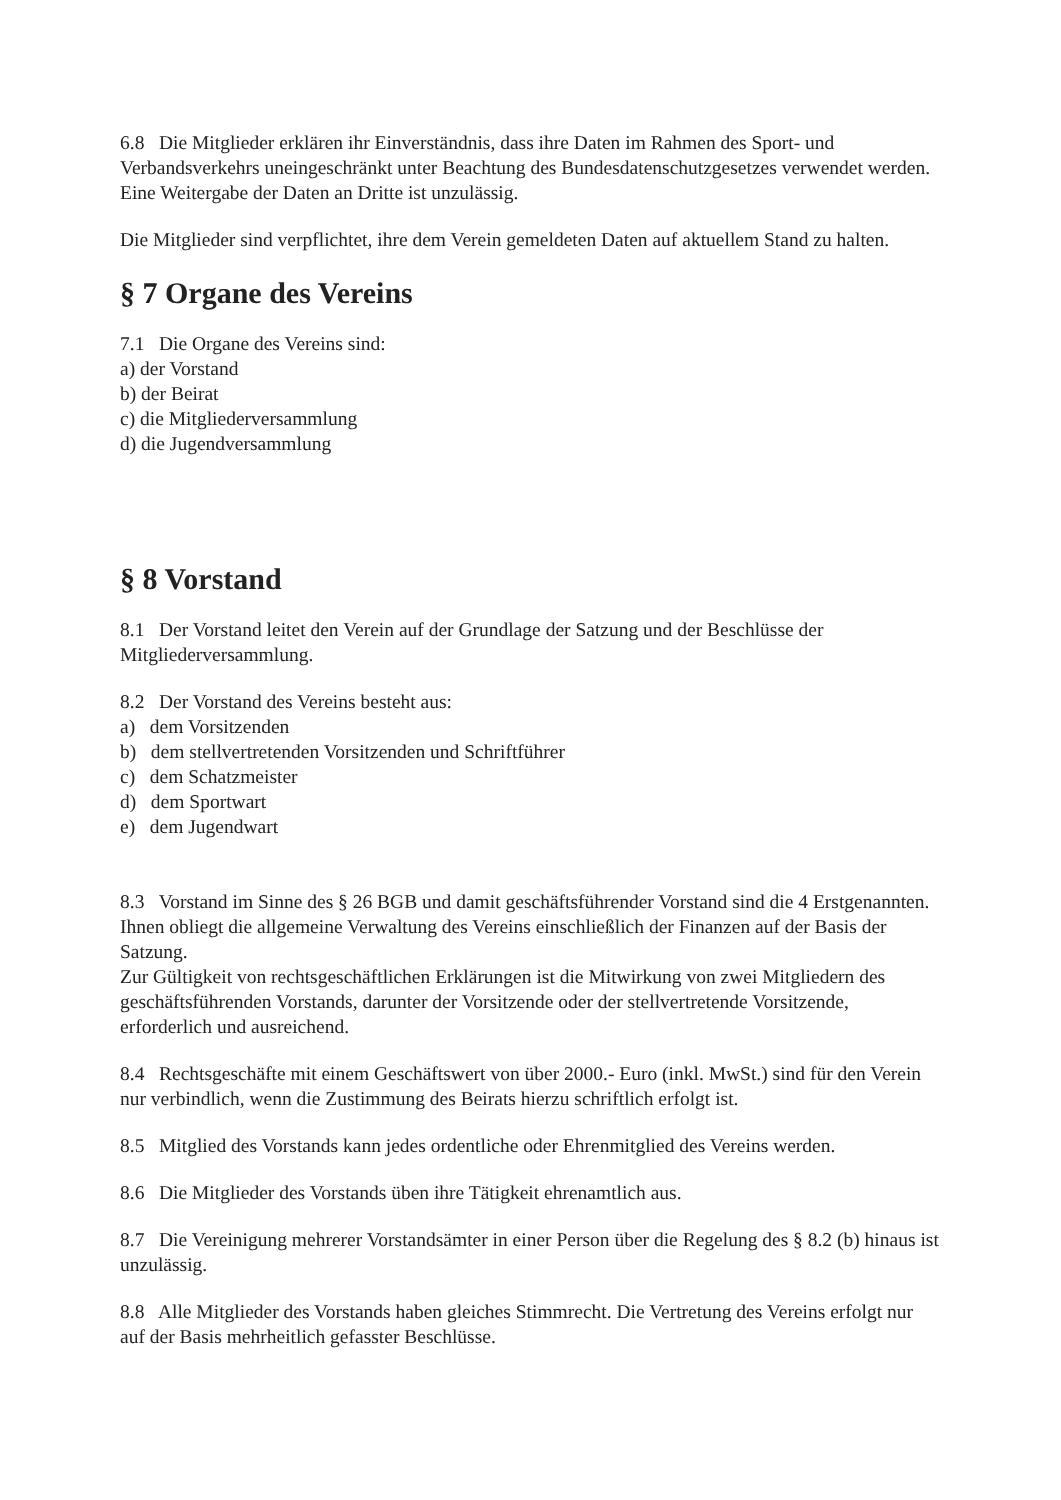6.8 Die Mitglieder erklären ihr Einverständnis, dass ihre Daten im Rahmen des Sport- und Verbandsverkehrs uneingeschränkt unter Beachtung des Bundesdatenschutzgesetzes verwendet werden. Eine Weitergabe der Daten an Dritte ist unzulässig.
Die Mitglieder sind verpflichtet, ihre dem Verein gemeldeten Daten auf aktuellem Stand zu halten.
§ 7 Organe des Vereins
7.1 Die Organe des Vereins sind:
a) der Vorstand
b) der Beirat
c) die Mitgliederversammlung
d) die Jugendversammlung
§ 8 Vorstand
8.1 Der Vorstand leitet den Verein auf der Grundlage der Satzung und der Beschlüsse der Mitgliederversammlung.
8.2 Der Vorstand des Vereins besteht aus:
a) dem Vorsitzenden
b) dem stellvertretenden Vorsitzenden und Schriftführer
c) dem Schatzmeister
d) dem Sportwart
e) dem Jugendwart
8.3 Vorstand im Sinne des § 26 BGB und damit geschäftsführender Vorstand sind die 4 Erstgenannten. Ihnen obliegt die allgemeine Verwaltung des Vereins einschließlich der Finanzen auf der Basis der Satzung.
Zur Gültigkeit von rechtsgeschäftlichen Erklärungen ist die Mitwirkung von zwei Mitgliedern des geschäftsführenden Vorstands, darunter der Vorsitzende oder der stellvertretende Vorsitzende, erforderlich und ausreichend.
8.4 Rechtsgeschäfte mit einem Geschäftswert von über 2000.- Euro (inkl. MwSt.) sind für den Verein nur verbindlich, wenn die Zustimmung des Beirats hierzu schriftlich erfolgt ist.
8.5 Mitglied des Vorstands kann jedes ordentliche oder Ehrenmitglied des Vereins werden.
8.6 Die Mitglieder des Vorstands üben ihre Tätigkeit ehrenamtlich aus.
8.7 Die Vereinigung mehrerer Vorstandsämter in einer Person über die Regelung des § 8.2 (b) hinaus ist unzulässig.
8.8 Alle Mitglieder des Vorstands haben gleiches Stimmrecht. Die Vertretung des Vereins erfolgt nur auf der Basis mehrheitlich gefasster Beschlüsse.